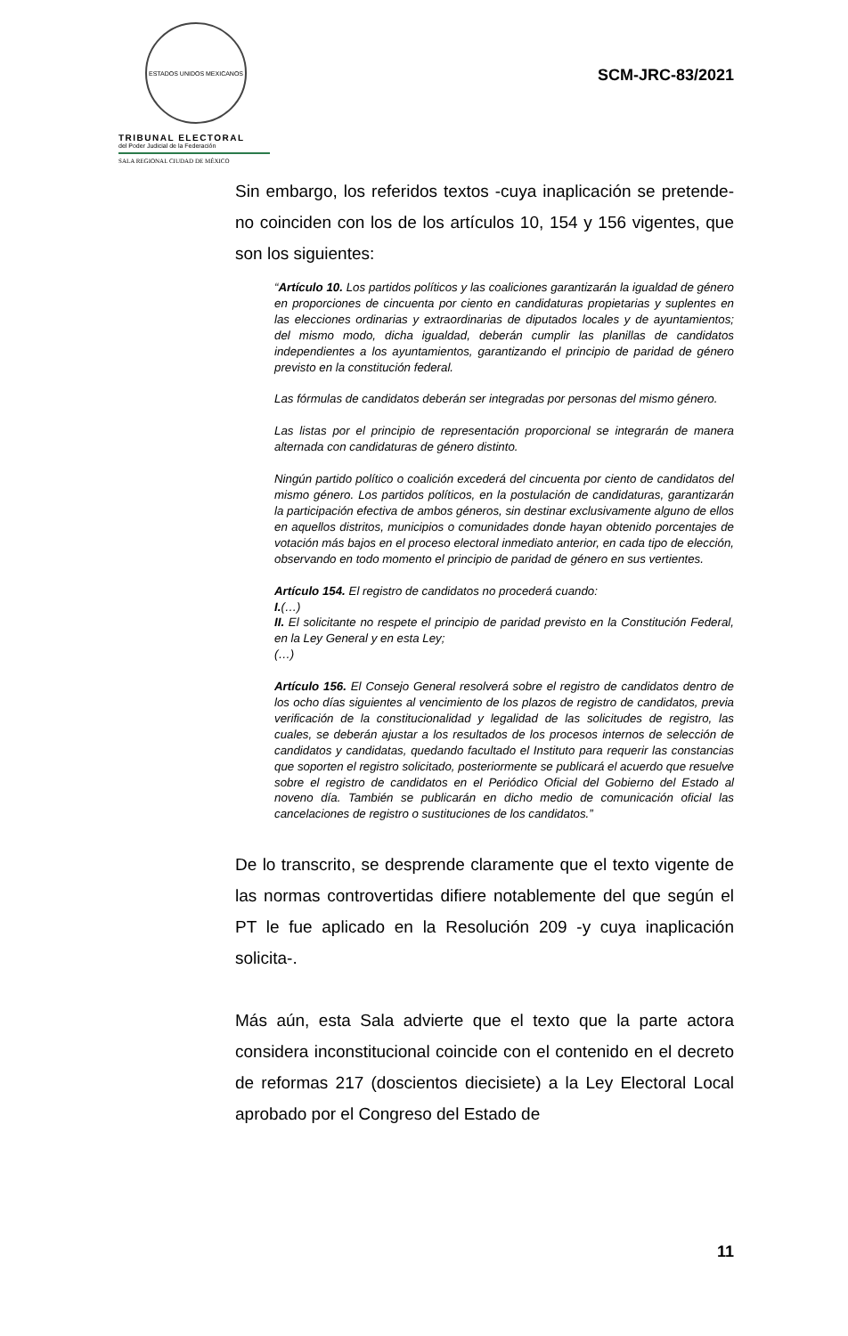ESTADOS UNIDOS MEXICANOS
TRIBUNAL ELECTORAL
del Poder Judicial de la Federación
SALA REGIONAL CIUDAD DE MÉXICO
SCM-JRC-83/2021
Sin embargo, los referidos textos -cuya inaplicación se pretende- no coinciden con los de los artículos 10, 154 y 156 vigentes, que son los siguientes:
“Artículo 10. Los partidos políticos y las coaliciones garantizarán la igualdad de género en proporciones de cincuenta por ciento en candidaturas propietarias y suplentes en las elecciones ordinarias y extraordinarias de diputados locales y de ayuntamientos; del mismo modo, dicha igualdad, deberán cumplir las planillas de candidatos independientes a los ayuntamientos, garantizando el principio de paridad de género previsto en la constitución federal.
Las fórmulas de candidatos deberán ser integradas por personas del mismo género.
Las listas por el principio de representación proporcional se integrarán de manera alternada con candidaturas de género distinto.
Ningún partido político o coalición excederá del cincuenta por ciento de candidatos del mismo género. Los partidos políticos, en la postulación de candidaturas, garantizarán la participación efectiva de ambos géneros, sin destinar exclusivamente alguno de ellos en aquellos distritos, municipios o comunidades donde hayan obtenido porcentajes de votación más bajos en el proceso electoral inmediato anterior, en cada tipo de elección, observando en todo momento el principio de paridad de género en sus vertientes.
Artículo 154. El registro de candidatos no procederá cuando:
I.(…)
II. El solicitante no respete el principio de paridad previsto en la Constitución Federal, en la Ley General y en esta Ley;
(…)
Artículo 156. El Consejo General resolverá sobre el registro de candidatos dentro de los ocho días siguientes al vencimiento de los plazos de registro de candidatos, previa verificación de la constitucionalidad y legalidad de las solicitudes de registro, las cuales, se deberán ajustar a los resultados de los procesos internos de selección de candidatos y candidatas, quedando facultado el Instituto para requerir las constancias que soporten el registro solicitado, posteriormente se publicará el acuerdo que resuelve sobre el registro de candidatos en el Periódico Oficial del Gobierno del Estado al noveno día. También se publicarán en dicho medio de comunicación oficial las cancelaciones de registro o sustituciones de los candidatos.”
De lo transcrito, se desprende claramente que el texto vigente de las normas controvertidas difiere notablemente del que según el PT le fue aplicado en la Resolución 209 -y cuya inaplicación solicita-.
Más aún, esta Sala advierte que el texto que la parte actora considera inconstitucional coincide con el contenido en el decreto de reformas 217 (doscientos diecisiete) a la Ley Electoral Local aprobado por el Congreso del Estado de
11